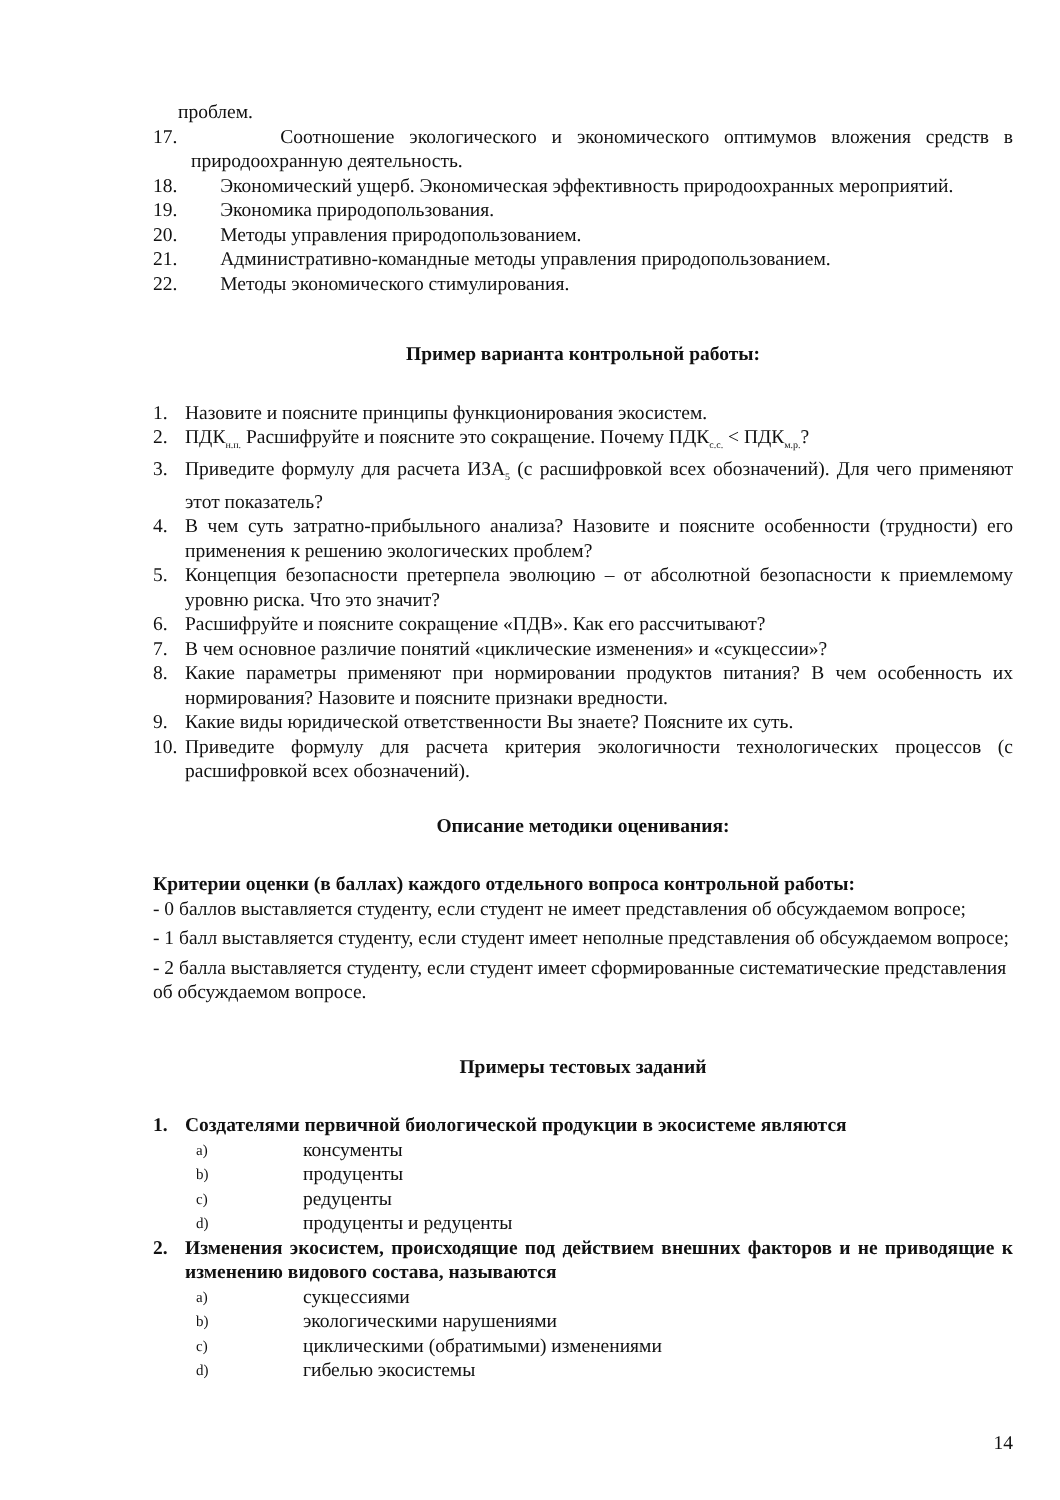проблем.
17. Соотношение экологического и экономического оптимумов вложения средств в природоохранную деятельность.
18. Экономический ущерб. Экономическая эффективность природоохранных мероприятий.
19. Экономика природопользования.
20. Методы управления природопользованием.
21. Административно-командные методы управления природопользованием.
22. Методы экономического стимулирования.
Пример варианта контрольной работы:
1. Назовите и поясните принципы функционирования экосистем.
2. ПДК<sub>н.п.</sub> Расшифруйте и поясните это сокращение. Почему ПДК<sub>с.с.</sub> < ПДК<sub>м.р.</sub>?
3. Приведите формулу для расчета ИЗА<sub>5</sub> (с расшифровкой всех обозначений). Для чего применяют этот показатель?
4. В чем суть затратно-прибыльного анализа? Назовите и поясните особенности (трудности) его применения к решению экологических проблем?
5. Концепция безопасности претерпела эволюцию – от абсолютной безопасности к приемлемому уровню риска. Что это значит?
6. Расшифруйте и поясните сокращение «ПДВ». Как его рассчитывают?
7. В чем основное различие понятий «циклические изменения» и «сукцессии»?
8. Какие параметры применяют при нормировании продуктов питания? В чем особенность их нормирования? Назовите и поясните признаки вредности.
9. Какие виды юридической ответственности Вы знаете? Поясните их суть.
10. Приведите формулу для расчета критерия экологичности технологических процессов (с расшифровкой всех обозначений).
Описание методики оценивания:
Критерии оценки (в баллах) каждого отдельного вопроса контрольной работы:
- 0 баллов выставляется студенту, если студент не имеет представления об обсуждаемом вопросе;
- 1 балл выставляется студенту, если студент имеет неполные представления об обсуждаемом вопросе;
- 2 балла выставляется студенту, если студент имеет сформированные систематические представления об обсуждаемом вопросе.
Примеры тестовых заданий
1. Создателями первичной биологической продукции в экосистеме являются
a) консументы
b) продуценты
c) редуценты
d) продуценты и редуценты
2. Изменения экосистем, происходящие под действием внешних факторов и не приводящие к изменению видового состава, называются
a) сукцессиями
b) экологическими нарушениями
c) циклическими (обратимыми) изменениями
d) гибелью экосистемы
14